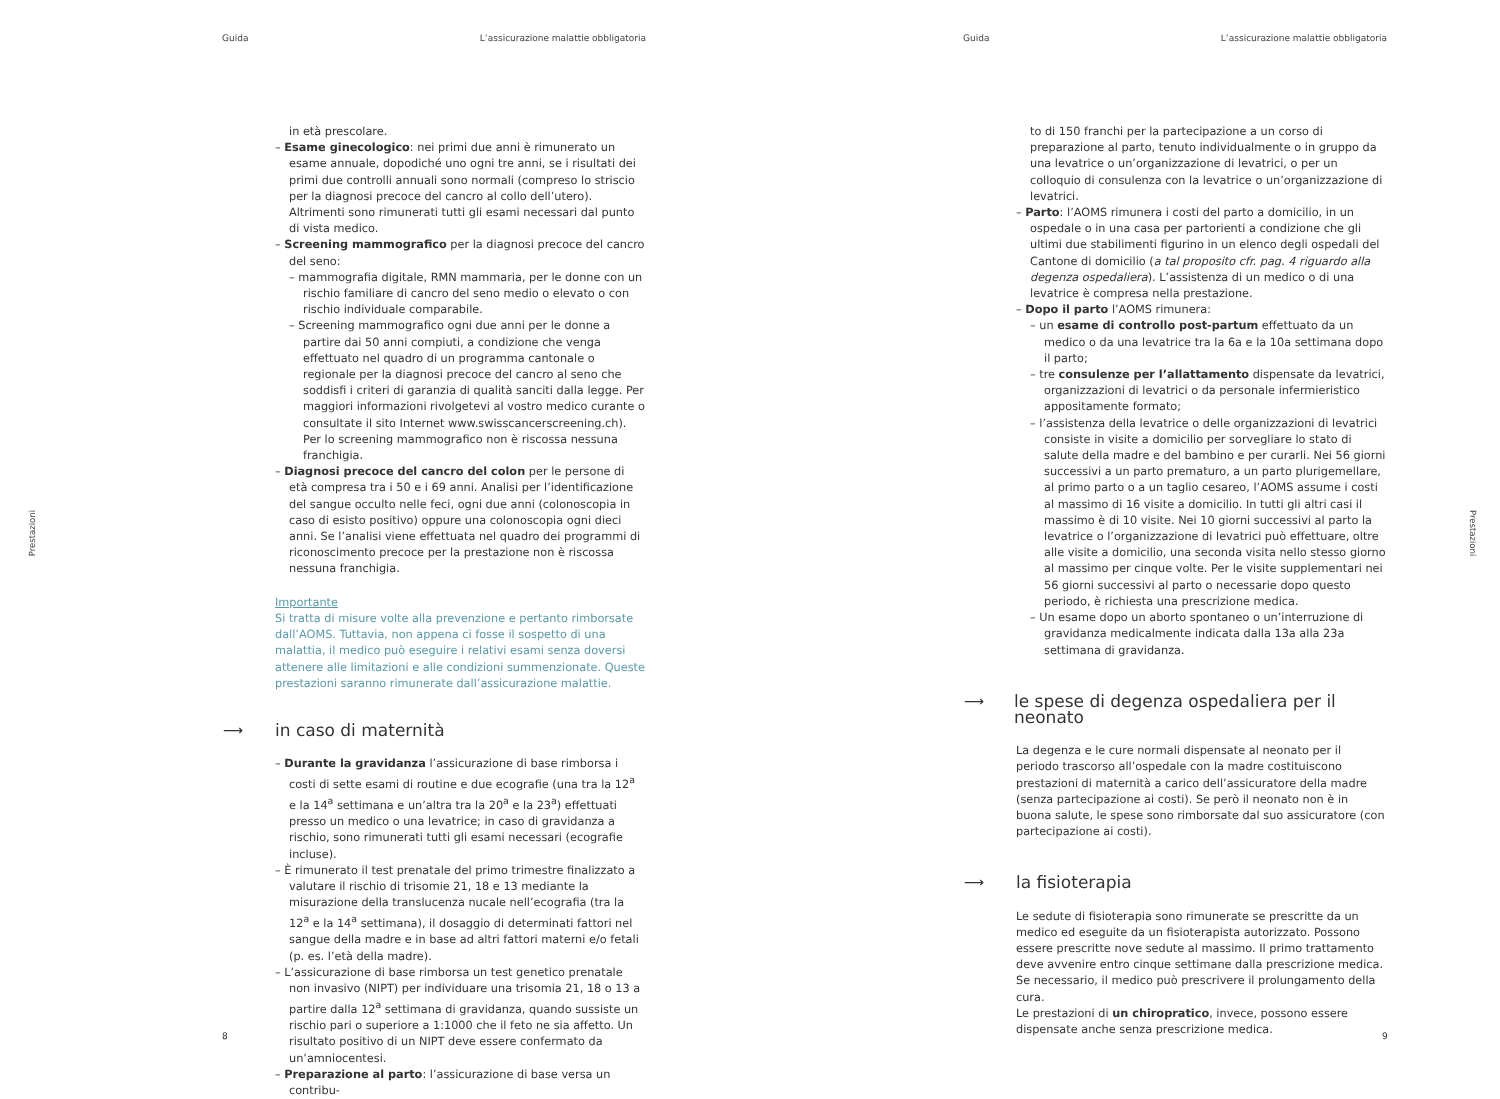Guida L’assicurazione malattie obbligatoria
Prestazioni
in età prescolare.
– Esame ginecologico: nei primi due anni è rimunerato un esame annuale, dopodiché uno ogni tre anni, se i risultati dei primi due controlli annuali sono normali (compreso lo striscio per la diagnosi precoce del cancro al collo dell’utero). Altrimenti sono rimunerati tutti gli esami necessari dal punto di vista medico.
– Screening mammografico per la diagnosi precoce del cancro del seno:
– mammografia digitale, RMN mammaria, per le donne con un rischio familiare di cancro del seno medio o elevato o con rischio individuale comparabile.
– Screening mammografico ogni due anni per le donne a partire dai 50 anni compiuti, a condizione che venga effettuato nel quadro di un programma cantonale o regionale per la diagnosi precoce del cancro al seno che soddisfi i criteri di garanzia di qualità sanciti dalla legge. Per maggiori informazioni rivolgetevi al vostro medico curante o consultate il sito Internet www.swisscancerscreening.ch). Per lo screening mammografico non è riscossa nessuna franchigia.
– Diagnosi precoce del cancro del colon per le persone di età compresa tra i 50 e i 69 anni. Analisi per l’identificazione del sangue occulto nelle feci, ogni due anni (colonoscopia in caso di esisto positivo) oppure una colonoscopia ogni dieci anni. Se l’analisi viene effettuata nel quadro dei programmi di riconoscimento precoce per la prestazione non è riscossa nessuna franchigia.
Importante
Si tratta di misure volte alla prevenzione e pertanto rimborsate dall’AOMS. Tuttavia, non appena ci fosse il sospetto di una malattia, il medico può eseguire i relativi esami senza doversi attenere alle limitazioni e alle condizioni summenzionate. Queste prestazioni saranno rimunerate dall’assicurazione malattie.
⟶ in caso di maternità
– Durante la gravidanza l’assicurazione di base rimborsa i costi di sette esami di routine e due ecografie (una tra la 12<sup>a</sup> e la 14<sup>a</sup> settimana e un’altra tra la 20<sup>a</sup> e la 23<sup>a</sup>) effettuati presso un medico o una levatrice; in caso di gravidanza a rischio, sono rimunerati tutti gli esami necessari (ecografie incluse).
– È rimunerato il test prenatale del primo trimestre finalizzato a valutare il rischio di trisomie 21, 18 e 13 mediante la misurazione della translucenza nucale nell’ecografia (tra la 12<sup>a</sup> e la 14<sup>a</sup> settimana), il dosaggio di determinati fattori nel sangue della madre e in base ad altri fattori materni e/o fetali (p. es. l’età della madre).
– L’assicurazione di base rimborsa un test genetico prenatale non invasivo (NIPT) per individuare una trisomia 21, 18 o 13 a partire dalla 12<sup>a</sup> settimana di gravidanza, quando sussiste un rischio pari o superiore a 1:1000 che il feto ne sia affetto. Un risultato positivo di un NIPT deve essere confermato da un’amniocentesi.
– Preparazione al parto: l’assicurazione di base versa un contribu-
8
Guida L’assicurazione malattie obbligatoria
Prestazioni
to di 150 franchi per la partecipazione a un corso di preparazione al parto, tenuto individualmente o in gruppo da una levatrice o un’organizzazione di levatrici, o per un colloquio di consulenza con la levatrice o un’organizzazione di levatrici.
– Parto: l’AOMS rimunera i costi del parto a domicilio, in un ospedale o in una casa per partorienti a condizione che gli ultimi due stabilimenti figurino in un elenco degli ospedali del Cantone di domicilio (a tal proposito cfr. pag. 4 riguardo alla degenza ospedaliera). L’assistenza di un medico o di una levatrice è compresa nella prestazione.
– Dopo il parto l’AOMS rimunera:
– un esame di controllo post-partum effettuato da un medico o da una levatrice tra la 6a e la 10a settimana dopo il parto;
– tre consulenze per l’allattamento dispensate da levatrici, organizzazioni di levatrici o da personale infermieristico appositamente formato;
– l’assistenza della levatrice o delle organizzazioni di levatrici consiste in visite a domicilio per sorvegliare lo stato di salute della madre e del bambino e per curarli. Nei 56 giorni successivi a un parto prematuro, a un parto plurigemellare, al primo parto o a un taglio cesareo, l’AOMS assume i costi al massimo di 16 visite a domicilio. In tutti gli altri casi il massimo è di 10 visite. Nei 10 giorni successivi al parto la levatrice o l’organizzazione di levatrici può effettuare, oltre alle visite a domicilio, una seconda visita nello stesso giorno al massimo per cinque volte. Per le visite supplementari nei 56 giorni successivi al parto o necessarie dopo questo periodo, è richiesta una prescrizione medica.
– Un esame dopo un aborto spontaneo o un’interruzione di gravidanza medicalmente indicata dalla 13a alla 23a settimana di gravidanza.
⟶ le spese di degenza ospedaliera per il neonato
La degenza e le cure normali dispensate al neonato per il periodo trascorso all’ospedale con la madre costituiscono prestazioni di maternità a carico dell’assicuratore della madre (senza partecipazione ai costi). Se però il neonato non è in buona salute, le spese sono rimborsate dal suo assicuratore (con partecipazione ai costi).
⟶ la fisioterapia
Le sedute di fisioterapia sono rimunerate se prescritte da un medico ed eseguite da un fisioterapista autorizzato. Possono essere prescritte nove sedute al massimo. Il primo trattamento deve avvenire entro cinque settimane dalla prescrizione medica. Se necessario, il medico può prescrivere il prolungamento della cura.
Le prestazioni di un chiropratico, invece, possono essere dispensate anche senza prescrizione medica.
9